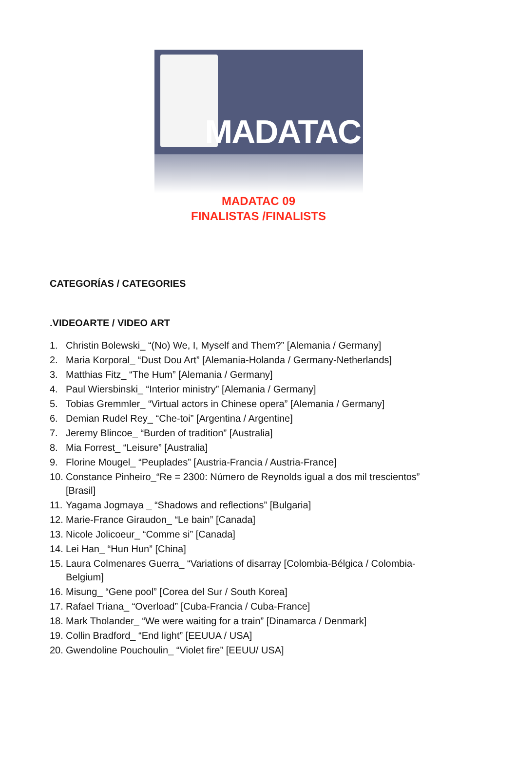MADATAC
MADATAC 09
FINALISTAS /FINALISTS
CATEGORÍAS / CATEGORIES
.VIDEOARTE / VIDEO ART
1. Christin Bolewski_ “(No) We, I, Myself and Them?” [Alemania / Germany]
2. Maria Korporal_ “Dust Dou Art” [Alemania-Holanda / Germany-Netherlands]
3. Matthias Fitz_ “The Hum” [Alemania / Germany]
4. Paul Wiersbinski_ “Interior ministry” [Alemania / Germany]
5. Tobias Gremmler_ “Virtual actors in Chinese opera” [Alemania / Germany]
6. Demian Rudel Rey_ “Che-toi” [Argentina / Argentine]
7. Jeremy Blincoe_ “Burden of tradition” [Australia]
8. Mia Forrest_ “Leisure” [Australia]
9. Florine Mougel_ “Peuplades” [Austria-Francia / Austria-France]
10.
Constance Pinheiro_“Re = 2300: Número de Reynolds igual a dos mil trescientos” [Brasil]
11.
Yagama Jogmaya _ “Shadows and reflections” [Bulgaria]
12.
Marie-France Giraudon_ “Le bain” [Canada]
13.
Nicole Jolicoeur_ “Comme si” [Canada]
14.
Lei Han_ “Hun Hun” [China]
15.
Laura Colmenares Guerra_ “Variations of disarray [Colombia-Bélgica / Colombia-Belgium]
16.
Misung_ “Gene pool” [Corea del Sur / South Korea]
17.
Rafael Triana_ “Overload” [Cuba-Francia / Cuba-France]
18.
Mark Tholander_ “We were waiting for a train” [Dinamarca / Denmark]
19.
Collin Bradford_ “End light” [EEUUA / USA]
20.
Gwendoline Pouchoulin_ “Violet fire” [EEUU/ USA]